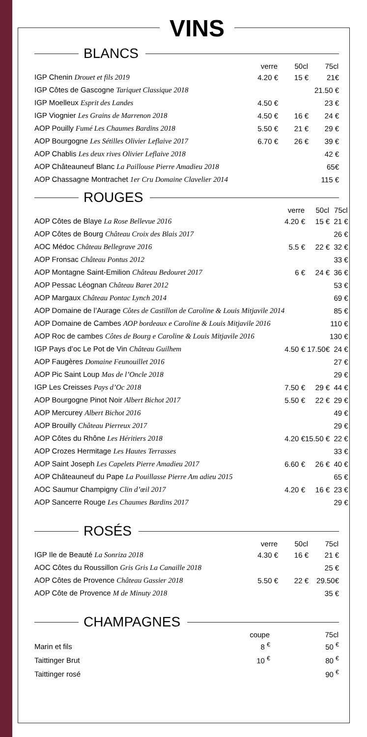VINS
BLANCS
| | verre | 50cl | 75cl |
| --- | --- | --- | --- |
| IGP Chenin Drouet et fils 2019 | 4.20 € | 15 € | 21€ |
| IGP Côtes de Gascogne Tariquet Classique 2018 | | | 21.50 € |
| IGP Moelleux Esprit des Landes | 4.50 € | | 23 € |
| IGP Viognier Les Grains de Marrenon 2018 | 4.50 € | 16 € | 24 € |
| AOP Pouilly Fumé Les Chaumes Bardins 2018 | 5.50 € | 21 € | 29 € |
| AOP Bourgogne Les Sétilles Olivier Leflaive 2017 | 6.70 € | 26 € | 39 € |
| AOP Chablis Les deux rives Olivier Leflaive 2018 | | | 42 € |
| AOP Châteauneuf Blanc La Paillouse Pierre Amadieu 2018 | | | 65€ |
| AOP Chassagne Montrachet 1er Cru Domaine Clavelier 2014 | | | 115 € |
ROUGES
| | verre | 50cl | 75cl |
| --- | --- | --- | --- |
| AOP Côtes de Blaye La Rose Bellevue 2016 | 4.20 € | 15 € | 21 € |
| AOP Côtes de Bourg Château Croix des Blais 2017 | | | 26 € |
| AOC Médoc Château Bellegrave 2016 | 5.5 € | 22 € | 32 € |
| AOP Fronsac Château Pontus 2012 | | | 33 € |
| AOP Montagne Saint-Emilion Château Bedouret 2017 | 6 € | 24 € | 36 € |
| AOP Pessac Léognan Château Baret 2012 | | | 53 € |
| AOP Margaux Château Pontac Lynch 2014 | | | 69 € |
| AOP Domaine de l’Aurage Côtes de Castillon de Caroline & Louis Mitjavile 2014 | | | 85 € |
| AOP Domaine de Cambes AOP bordeaux e Caroline & Louis Mitjavile 2016 | | | 110 € |
| AOP Roc de cambes Côtes de Bourg e Caroline & Louis Mitjavile 2016 | | | 130 € |
| IGP Pays d’oc Le Pot de Vin Château Guilhem | 4.50 € | 17.50€ | 24 € |
| AOP Faugères Domaine Feunouillet 2016 | | | 27 € |
| AOP Pic Saint Loup Mas de l’Oncle 2018 | | | 29 € |
| IGP Les Creisses Pays d’Oc 2018 | 7.50 € | 29 € | 44 € |
| AOP Bourgogne Pinot Noir Albert Bichot 2017 | 5.50 € | 22 € | 29 € |
| AOP Mercurey Albert Bichot 2016 | | | 49 € |
| AOP Brouilly Château Pierreux 2017 | | | 29 € |
| AOP Côtes du Rhône Les Héritiers 2018 | 4.20 € | 15.50 € | 22 € |
| AOP Crozes Hermitage Les Hautes Terrasses | | | 33 € |
| AOP Saint Joseph Les Capelets Pierre Amadieu 2017 | 6.60 € | 26 € | 40 € |
| AOP Châteauneuf du Pape La Pouillasse Pierre Am adieu 2015 | | | 65 € |
| AOC Saumur Champigny Clin d’œil 2017 | 4.20 € | 16 € | 23 € |
| AOP Sancerre Rouge Les Chaumes Bardins 2017 | | | 29 € |
ROSÉS
| | verre | 50cl | 75cl |
| --- | --- | --- | --- |
| IGP Ile de Beauté La Sonriza 2018 | 4.30 € | 16 € | 21 € |
| AOC Côtes du Roussillon Gris Gris La Canaille 2018 | | | 25 € |
| AOP Côtes de Provence Château Gassier 2018 | 5.50 € | 22 € | 29.50€ |
| AOP Côte de Provence M de Minuty 2018 | | | 35 € |
CHAMPAGNES
| | coupe | | 75cl |
| --- | --- | --- | --- |
| Marin et fils | 8 <sup>€</sup> | | 50 <sup>€</sup> |
| Taittinger Brut | 10 <sup>€</sup> | | 80 <sup>€</sup> |
| Taittinger rosé | | | 90 <sup>€</sup> |